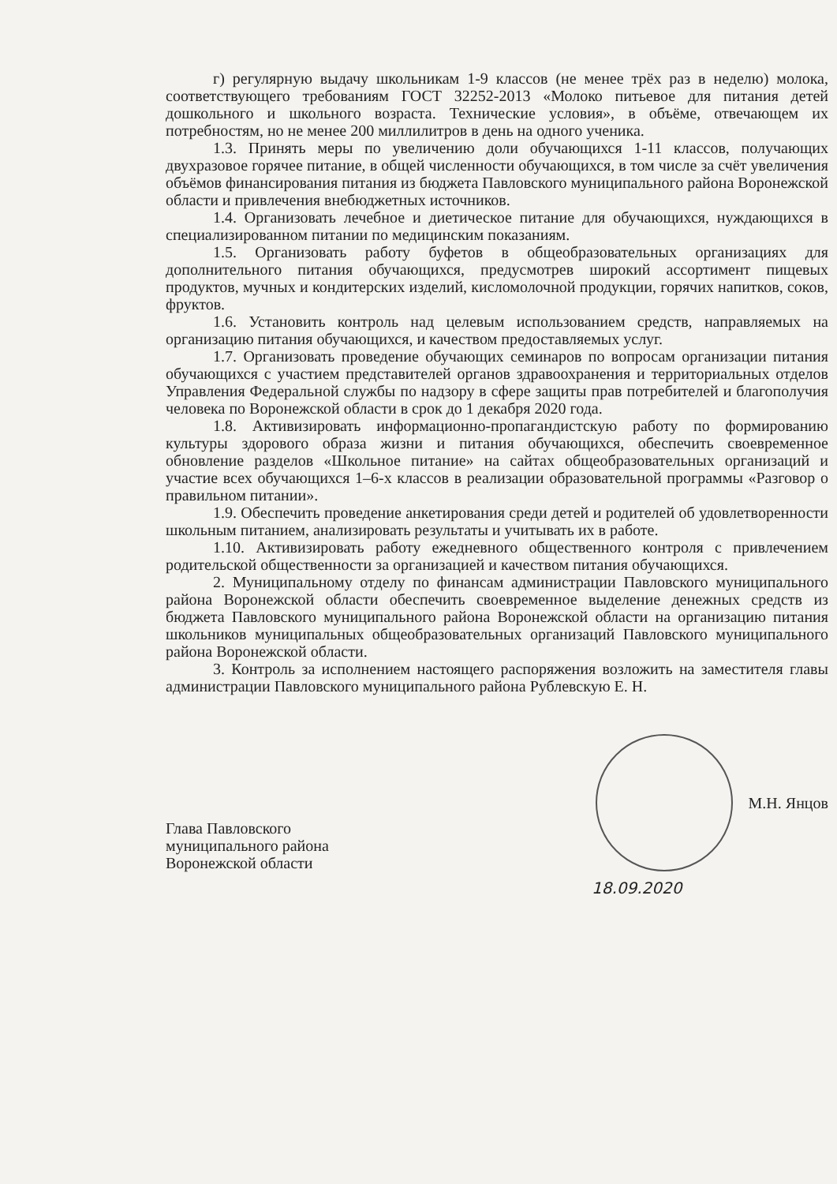г) регулярную выдачу школьникам 1-9 классов (не менее трёх раз в неделю) молока, соответствующего требованиям ГОСТ 32252-2013 «Молоко питьевое для питания детей дошкольного и школьного возраста. Технические условия», в объёме, отвечающем их потребностям, но не менее 200 миллилитров в день на одного ученика.
1.3. Принять меры по увеличению доли обучающихся 1-11 классов, получающих двухразовое горячее питание, в общей численности обучающихся, в том числе за счёт увеличения объёмов финансирования питания из бюджета Павловского муниципального района Воронежской области и привлечения внебюджетных источников.
1.4. Организовать лечебное и диетическое питание для обучающихся, нуждающихся в специализированном питании по медицинским показаниям.
1.5. Организовать работу буфетов в общеобразовательных организациях для дополнительного питания обучающихся, предусмотрев широкий ассортимент пищевых продуктов, мучных и кондитерских изделий, кисломолочной продукции, горячих напитков, соков, фруктов.
1.6. Установить контроль над целевым использованием средств, направляемых на организацию питания обучающихся, и качеством предоставляемых услуг.
1.7. Организовать проведение обучающих семинаров по вопросам организации питания обучающихся с участием представителей органов здравоохранения и территориальных отделов Управления Федеральной службы по надзору в сфере защиты прав потребителей и благополучия человека по Воронежской области в срок до 1 декабря 2020 года.
1.8. Активизировать информационно-пропагандистскую работу по формированию культуры здорового образа жизни и питания обучающихся, обеспечить своевременное обновление разделов «Школьное питание» на сайтах общеобразовательных организаций и участие всех обучающихся 1–6-х классов в реализации образовательной программы «Разговор о правильном питании».
1.9. Обеспечить проведение анкетирования среди детей и родителей об удовлетворенности школьным питанием, анализировать результаты и учитывать их в работе.
1.10. Активизировать работу ежедневного общественного контроля с привлечением родительской общественности за организацией и качеством питания обучающихся.
2. Муниципальному отделу по финансам администрации Павловского муниципального района Воронежской области обеспечить своевременное выделение денежных средств из бюджета Павловского муниципального района Воронежской области на организацию питания школьников муниципальных общеобразовательных организаций Павловского муниципального района Воронежской области.
3. Контроль за исполнением настоящего распоряжения возложить на заместителя главы администрации Павловского муниципального района Рублевскую Е. Н.
Глава Павловского
муниципального района
Воронежской области
М.Н. Янцов
18.09.2020